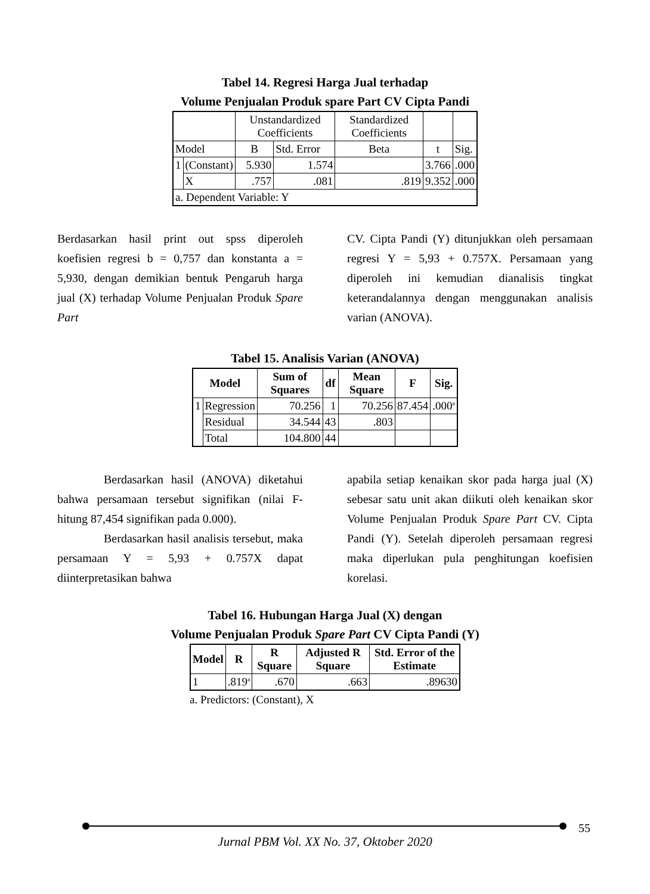Tabel 14. Regresi Harga Jual terhadap
Volume Penjualan Produk spare Part CV Cipta Pandi
| | | Unstandardized Coefficients | | Standardized Coefficients | | |
| Model | | B | Std. Error | Beta | t | Sig. |
| 1 | (Constant) | 5.930 | 1.574 | | 3.766 | .000 |
| | X | .757 | .081 | .819 | 9.352 | .000 |
| a. Dependent Variable: Y | | | | | | |
Berdasarkan hasil print out spss diperoleh koefisien regresi b = 0,757 dan konstanta a = 5,930, dengan demikian bentuk Pengaruh harga jual (X) terhadap Volume Penjualan Produk Spare Part
CV. Cipta Pandi (Y) ditunjukkan oleh persamaan regresi Y = 5,93 + 0.757X. Persamaan yang diperoleh ini kemudian dianalisis tingkat keterandalannya dengan menggunakan analisis varian (ANOVA).
Tabel 15. Analisis Varian (ANOVA)
| Model | | Sum of Squares | df | Mean Square | F | Sig. |
| --- | --- | --- | --- | --- | --- | --- |
| 1 | Regression | 70.256 | 1 | 70.256 | 87.454 | .000<sup>a</sup> |
| | Residual | 34.544 | 43 | .803 | | |
| | Total | 104.800 | 44 | | | |
Berdasarkan hasil (ANOVA) diketahui bahwa persamaan tersebut signifikan (nilai F-hitung 87,454 signifikan pada 0.000).
Berdasarkan hasil analisis tersebut, maka persamaan Y = 5,93 + 0.757X dapat diinterpretasikan bahwa
apabila setiap kenaikan skor pada harga jual (X) sebesar satu unit akan diikuti oleh kenaikan skor Volume Penjualan Produk Spare Part CV. Cipta Pandi (Y). Setelah diperoleh persamaan regresi maka diperlukan pula penghitungan koefisien korelasi.
Tabel 16. Hubungan Harga Jual (X) dengan
Volume Penjualan Produk Spare Part CV Cipta Pandi (Y)
| Model | R | R Square | Adjusted R Square | Std. Error of the Estimate |
| --- | --- | --- | --- | --- |
| 1 | .819<sup>a</sup> | .670 | .663 | .89630 |
a. Predictors: (Constant), X
55
Jurnal PBM Vol. XX No. 37, Oktober 2020